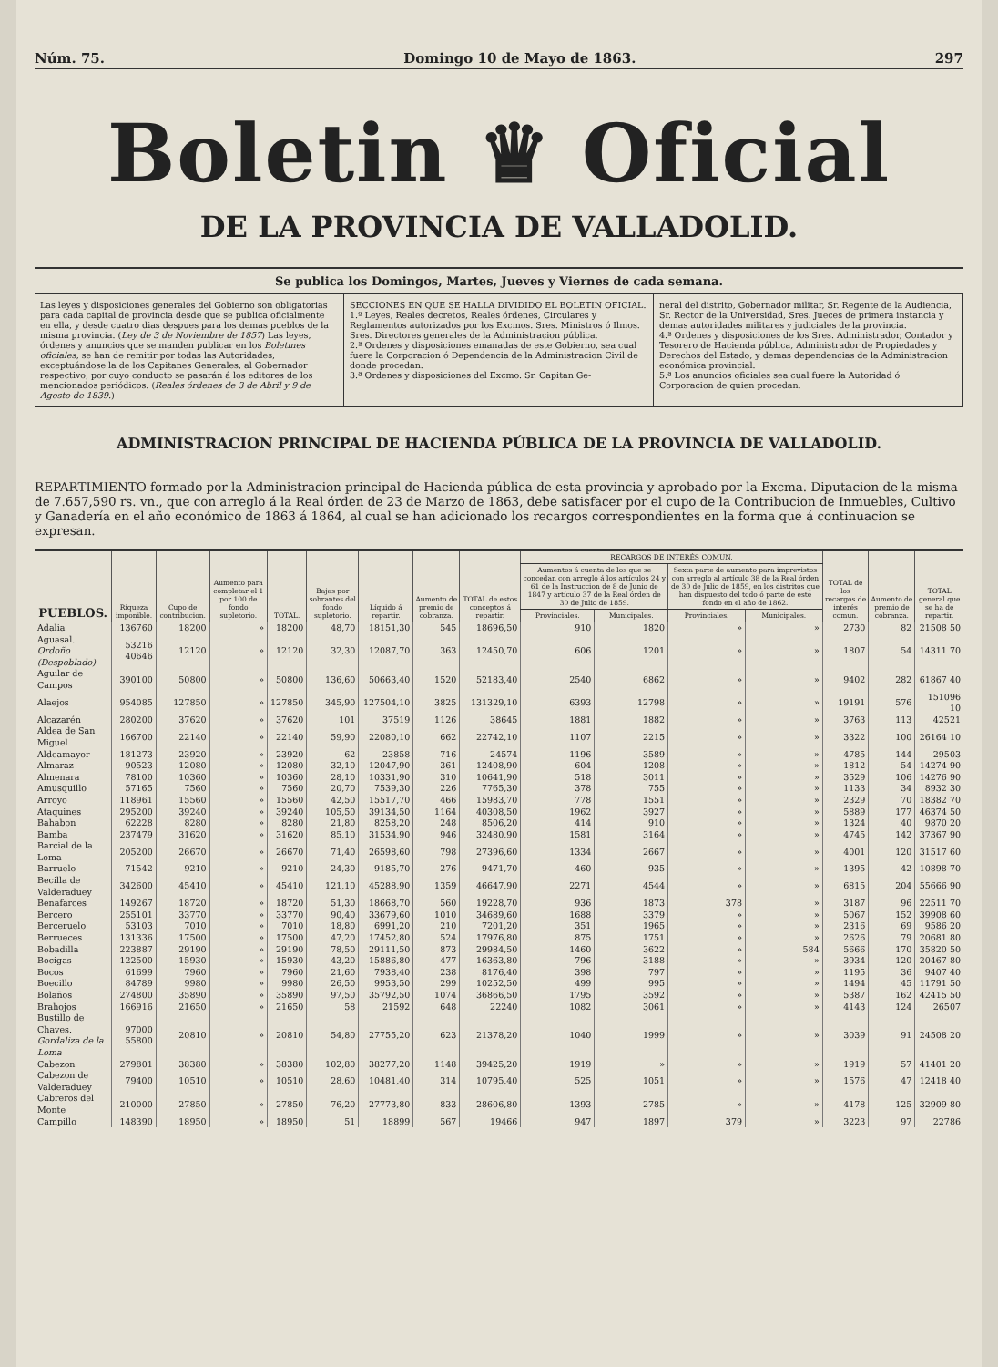Núm. 75. Domingo 10 de Mayo de 1863. 297
Boletin ♛ Oficial
DE LA PROVINCIA DE VALLADOLID.
Se publica los Domingos, Martes, Jueves y Viernes de cada semana.
Las leyes y disposiciones generales del Gobierno son obligatorias para cada capital de provincia desde que se publica oficialmente en ella, y desde cuatro dias despues para los demas pueblos de la misma provincia. (Ley de 3 de Noviembre de 1857) Las leyes, órdenes y anuncios que se manden publicar en los Boletines oficiales, se han de remitir por todas las Autoridades, exceptuándose la de los Capitanes Generales, al Gobernador respectivo, por cuyo conducto se pasarán á los editores de los mencionados periódicos. (Reales órdenes de 3 de Abril y 9 de Agosto de 1839.)
SECCIONES EN QUE SE HALLA DIVIDIDO EL BOLETIN OFICIAL.
1.ª Leyes, Reales decretos, Reales órdenes, Circulares y Reglamentos autorizados por los Excmos. Sres. Ministros ó Ilmos. Sres. Directores generales de la Administracion pública.
2.ª Ordenes y disposiciones emanadas de este Gobierno, sea cual fuere la Corporacion ó Dependencia de la Administracion Civil de donde procedan.
3.ª Ordenes y disposiciones del Excmo. Sr. Capitan Ge-
neral del distrito, Gobernador militar, Sr. Regente de la Audiencia, Sr. Rector de la Universidad, Sres. Jueces de primera instancia y demas autoridades militares y judiciales de la provincia.
4.ª Ordenes y disposiciones de los Sres. Administrador, Contador y Tesorero de Hacienda pública, Administrador de Propiedades y Derechos del Estado, y demas dependencias de la Administracion económica provincial.
5.ª Los anuncios oficiales sea cual fuere la Autoridad ó Corporacion de quien procedan.
ADMINISTRACION PRINCIPAL DE HACIENDA PÚBLICA DE LA PROVINCIA DE VALLADOLID.
REPARTIMIENTO formado por la Administracion principal de Hacienda pública de esta provincia y aprobado por la Excma. Diputacion de la misma de 7.657,590 rs. vn., que con arreglo á la Real órden de 23 de Marzo de 1863, debe satisfacer por el cupo de la Contribucion de Inmuebles, Cultivo y Ganadería en el año económico de 1863 á 1864, al cual se han adicionado los recargos correspondientes en la forma que á continuacion se expresan.
| PUEBLOS. | Riqueza imponible. | Cupo de contribucion. | Aumento para completar el 1 por 100 de fondo supletorio. | TOTAL. | Bajas por sobrantes del fondo supletorio. | Líquido á repartir. | Aumento de premio de cobranza. | TOTAL de estos conceptos á repartir. | RECARGOS DE INTERÉS COMUN. | | | | TOTAL de los recargos de interés comun. | Aumento de premio de cobranza. | TOTAL general que se ha de repartir. |
| --- | --- | --- | --- | --- | --- | --- | --- | --- | --- | --- | --- | --- | --- | --- | --- |
| | | | | | | | | | Aumentos á cuenta de los que se concedan con arreglo á los artículos 24 y 61 de la Instruccion de 8 de Junio de 1847 y artículo 37 de la Real órden de 30 de Julio de 1859. | | Sexta parte de aumento para imprevistos con arreglo al artículo 38 de la Real órden de 30 de Julio de 1859, en los distritos que han dispuesto del todo ó parte de este fondo en el año de 1862. | | | | |
| | | | | | | | | | Provinciales. | Municipales. | Provinciales. | Municipales. | | | |
| Adalia | 136760 | 18200 | » | 18200 | 48,70 | 18151,30 | 545 | 18696,50 | 910 | 1820 | » | » | 2730 | 82 | 21508 50 |
| Aguasal. Ordoño (Despoblado) | 53216 40646 | 12120 | » | 12120 | 32,30 | 12087,70 | 363 | 12450,70 | 606 | 1201 | » | » | 1807 | 54 | 14311 70 |
| Aguilar de Campos | 390100 | 50800 | » | 50800 | 136,60 | 50663,40 | 1520 | 52183,40 | 2540 | 6862 | » | » | 9402 | 282 | 61867 40 |
| Alaejos | 954085 | 127850 | » | 127850 | 345,90 | 127504,10 | 3825 | 131329,10 | 6393 | 12798 | » | » | 19191 | 576 | 151096 10 |
| Alcazarén | 280200 | 37620 | » | 37620 | 101 | 37519 | 1126 | 38645 | 1881 | 1882 | » | » | 3763 | 113 | 42521 |
| Aldea de San Miguel | 166700 | 22140 | » | 22140 | 59,90 | 22080,10 | 662 | 22742,10 | 1107 | 2215 | » | » | 3322 | 100 | 26164 10 |
| Aldeamayor | 181273 | 23920 | » | 23920 | 62 | 23858 | 716 | 24574 | 1196 | 3589 | » | » | 4785 | 144 | 29503 |
| Almaraz | 90523 | 12080 | » | 12080 | 32,10 | 12047,90 | 361 | 12408,90 | 604 | 1208 | » | » | 1812 | 54 | 14274 90 |
| Almenara | 78100 | 10360 | » | 10360 | 28,10 | 10331,90 | 310 | 10641,90 | 518 | 3011 | » | » | 3529 | 106 | 14276 90 |
| Amusquillo | 57165 | 7560 | » | 7560 | 20,70 | 7539,30 | 226 | 7765,30 | 378 | 755 | » | » | 1133 | 34 | 8932 30 |
| Arroyo | 118961 | 15560 | » | 15560 | 42,50 | 15517,70 | 466 | 15983,70 | 778 | 1551 | » | » | 2329 | 70 | 18382 70 |
| Ataquines | 295200 | 39240 | » | 39240 | 105,50 | 39134,50 | 1164 | 40308,50 | 1962 | 3927 | » | » | 5889 | 177 | 46374 50 |
| Bahabon | 62228 | 8280 | » | 8280 | 21,80 | 8258,20 | 248 | 8506,20 | 414 | 910 | » | » | 1324 | 40 | 9870 20 |
| Bamba | 237479 | 31620 | » | 31620 | 85,10 | 31534,90 | 946 | 32480,90 | 1581 | 3164 | » | » | 4745 | 142 | 37367 90 |
| Barcial de la Loma | 205200 | 26670 | » | 26670 | 71,40 | 26598,60 | 798 | 27396,60 | 1334 | 2667 | » | » | 4001 | 120 | 31517 60 |
| Barruelo | 71542 | 9210 | » | 9210 | 24,30 | 9185,70 | 276 | 9471,70 | 460 | 935 | » | » | 1395 | 42 | 10898 70 |
| Becilla de Valderaduey | 342600 | 45410 | » | 45410 | 121,10 | 45288,90 | 1359 | 46647,90 | 2271 | 4544 | » | » | 6815 | 204 | 55666 90 |
| Benafarces | 149267 | 18720 | » | 18720 | 51,30 | 18668,70 | 560 | 19228,70 | 936 | 1873 | 378 | » | 3187 | 96 | 22511 70 |
| Bercero | 255101 | 33770 | » | 33770 | 90,40 | 33679,60 | 1010 | 34689,60 | 1688 | 3379 | » | » | 5067 | 152 | 39908 60 |
| Berceruelo | 53103 | 7010 | » | 7010 | 18,80 | 6991,20 | 210 | 7201,20 | 351 | 1965 | » | » | 2316 | 69 | 9586 20 |
| Berrueces | 131336 | 17500 | » | 17500 | 47,20 | 17452,80 | 524 | 17976,80 | 875 | 1751 | » | » | 2626 | 79 | 20681 80 |
| Bobadilla | 223887 | 29190 | » | 29190 | 78,50 | 29111,50 | 873 | 29984,50 | 1460 | 3622 | » | 584 | 5666 | 170 | 35820 50 |
| Bocigas | 122500 | 15930 | » | 15930 | 43,20 | 15886,80 | 477 | 16363,80 | 796 | 3188 | » | » | 3934 | 120 | 20467 80 |
| Bocos | 61699 | 7960 | » | 7960 | 21,60 | 7938,40 | 238 | 8176,40 | 398 | 797 | » | » | 1195 | 36 | 9407 40 |
| Boecillo | 84789 | 9980 | » | 9980 | 26,50 | 9953,50 | 299 | 10252,50 | 499 | 995 | » | » | 1494 | 45 | 11791 50 |
| Bolaños | 274800 | 35890 | » | 35890 | 97,50 | 35792,50 | 1074 | 36866,50 | 1795 | 3592 | » | » | 5387 | 162 | 42415 50 |
| Brahojos | 166916 | 21650 | » | 21650 | 58 | 21592 | 648 | 22240 | 1082 | 3061 | » | » | 4143 | 124 | 26507 |
| Bustillo de Chaves. Gordaliza de la Loma | 97000 55800 | 20810 | » | 20810 | 54,80 | 27755,20 | 623 | 21378,20 | 1040 | 1999 | » | » | 3039 | 91 | 24508 20 |
| Cabezon | 279801 | 38380 | » | 38380 | 102,80 | 38277,20 | 1148 | 39425,20 | 1919 | » | » | » | 1919 | 57 | 41401 20 |
| Cabezon de Valderaduey | 79400 | 10510 | » | 10510 | 28,60 | 10481,40 | 314 | 10795,40 | 525 | 1051 | » | » | 1576 | 47 | 12418 40 |
| Cabreros del Monte | 210000 | 27850 | » | 27850 | 76,20 | 27773,80 | 833 | 28606,80 | 1393 | 2785 | » | » | 4178 | 125 | 32909 80 |
| Campillo | 148390 | 18950 | » | 18950 | 51 | 18899 | 567 | 19466 | 947 | 1897 | 379 | » | 3223 | 97 | 22786 |